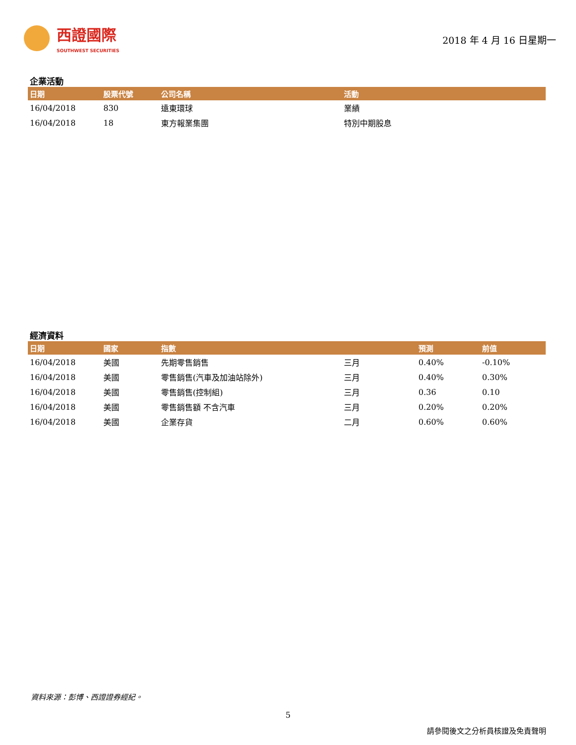西證國際
SOUTHWEST SECURITIES
2018 年 4 月 16 日星期一
企業活動
| 日期 | 股票代號 | 公司名稱 | 活動 |
| --- | --- | --- | --- |
| 16/04/2018 | 830 | 遠東環球 | 業績 |
| 16/04/2018 | 18 | 東方報業集團 | 特別中期股息 |
經濟資料
| 日期 | 國家 | 指數 | | 預測 | 前值 |
| --- | --- | --- | --- | --- | --- |
| 16/04/2018 | 美國 | 先期零售銷售 | 三月 | 0.40% | -0.10% |
| 16/04/2018 | 美國 | 零售銷售(汽車及加油站除外) | 三月 | 0.40% | 0.30% |
| 16/04/2018 | 美國 | 零售銷售(控制組) | 三月 | 0.36 | 0.10 |
| 16/04/2018 | 美國 | 零售銷售額 不含汽車 | 三月 | 0.20% | 0.20% |
| 16/04/2018 | 美國 | 企業存貨 | 二月 | 0.60% | 0.60% |
資料來源：彭博、西證證券經紀。
5
請參閱後文之分析員核證及免責聲明